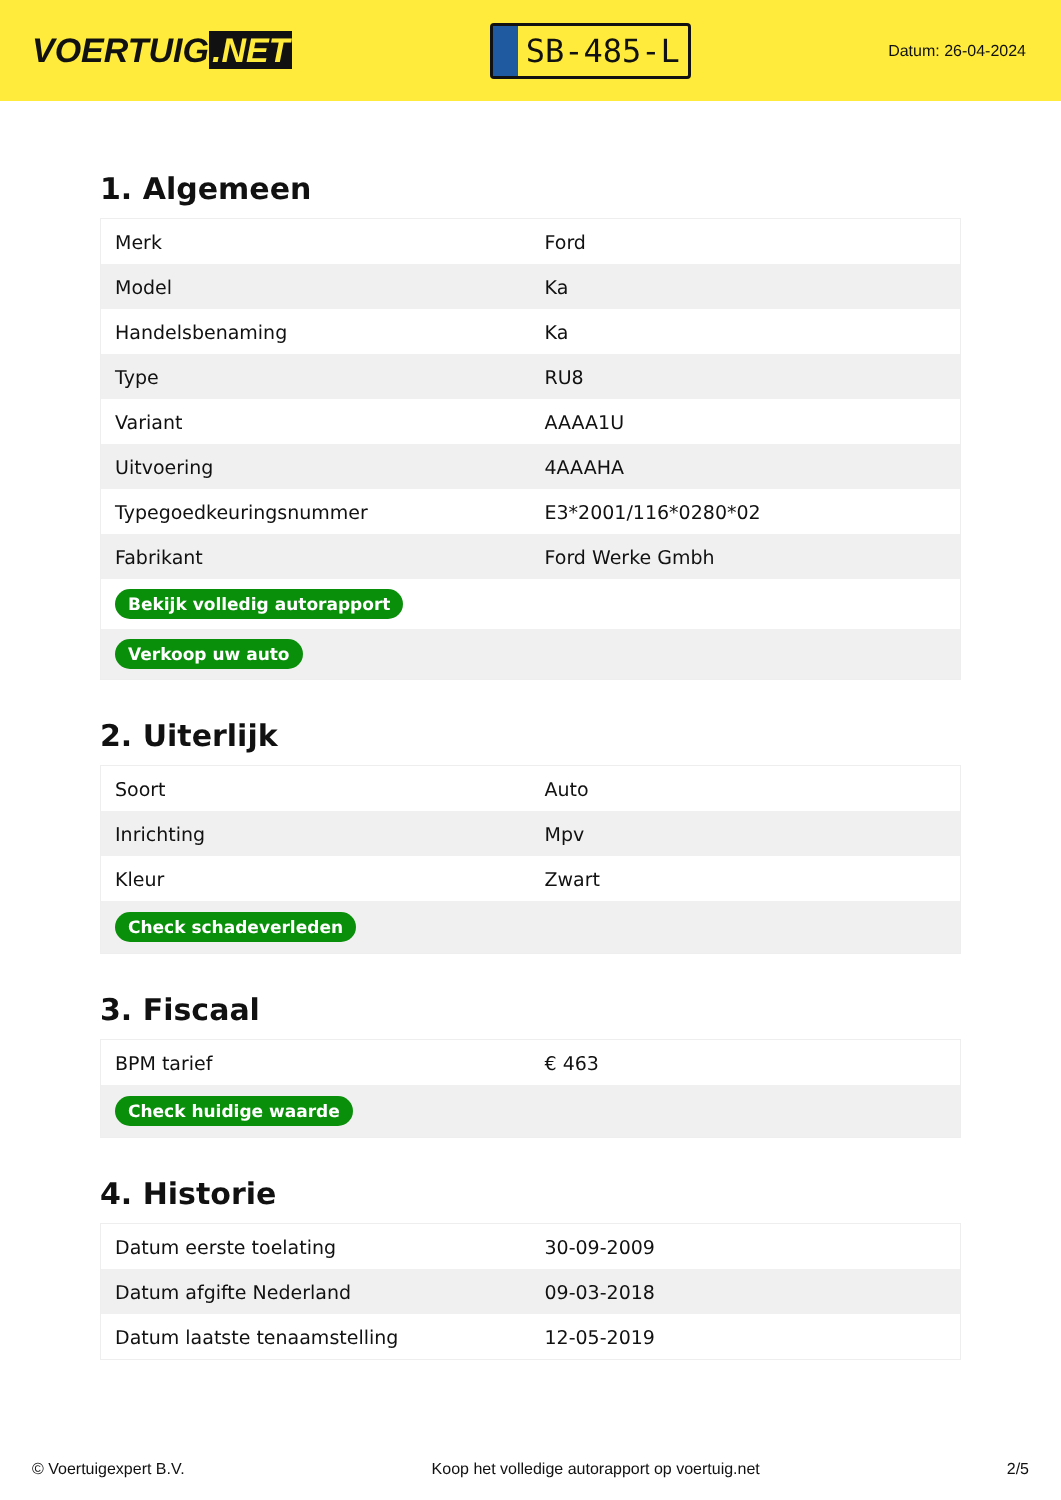VOERTUIG.NET
SB-485-L
Datum: 26-04-2024
1. Algemeen
| Merk | Ford |
| Model | Ka |
| Handelsbenaming | Ka |
| Type | RU8 |
| Variant | AAAA1U |
| Uitvoering | 4AAAHA |
| Typegoedkeuringsnummer | E3*2001/116*0280*02 |
| Fabrikant | Ford Werke Gmbh |
| Bekijk volledig autorapport | |
| Verkoop uw auto | |
2. Uiterlijk
| Soort | Auto |
| Inrichting | Mpv |
| Kleur | Zwart |
| Check schadeverleden | |
3. Fiscaal
| BPM tarief | € 463 |
| Check huidige waarde | |
4. Historie
| Datum eerste toelating | 30-09-2009 |
| Datum afgifte Nederland | 09-03-2018 |
| Datum laatste tenaamstelling | 12-05-2019 |
© Voertuigexpert B.V. Koop het volledige autorapport op voertuig.net 2/5